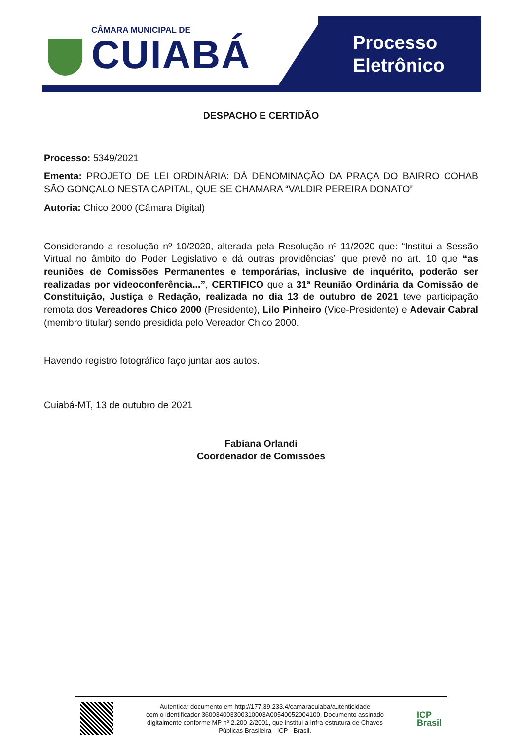CÂMARA MUNICIPAL DE
CUIABÁ
Processo
Eletrônico
DESPACHO E CERTIDÃO
Processo: 5349/2021
Ementa: PROJETO DE LEI ORDINÁRIA: DÁ DENOMINAÇÃO DA PRAÇA DO BAIRRO COHAB SÃO GONÇALO NESTA CAPITAL, QUE SE CHAMARA “VALDIR PEREIRA DONATO”
Autoria: Chico 2000 (Câmara Digital)
Considerando a resolução nº 10/2020, alterada pela Resolução nº 11/2020 que: “Institui a Sessão Virtual no âmbito do Poder Legislativo e dá outras providências” que prevê no art. 10 que “as reuniões de Comissões Permanentes e temporárias, inclusive de inquérito, poderão ser realizadas por videoconferência...”, CERTIFICO que a 31ª Reunião Ordinária da Comissão de Constituição, Justiça e Redação, realizada no dia 13 de outubro de 2021 teve participação remota dos Vereadores Chico 2000 (Presidente), Lilo Pinheiro (Vice-Presidente) e Adevair Cabral (membro titular) sendo presidida pelo Vereador Chico 2000.
Havendo registro fotográfico faço juntar aos autos.
Cuiabá-MT, 13 de outubro de 2021
Fabiana Orlandi
Coordenador de Comissões
Autenticar documento em http://177.39.233.4/camaracuiaba/autenticidade
com o identificador 360034003300310003A00540052004100, Documento assinado
digitalmente conforme MP nº 2.200-2/2001, que institui a Infra-estrutura de Chaves
Públicas Brasileira - ICP - Brasil.
ICP
Brasil